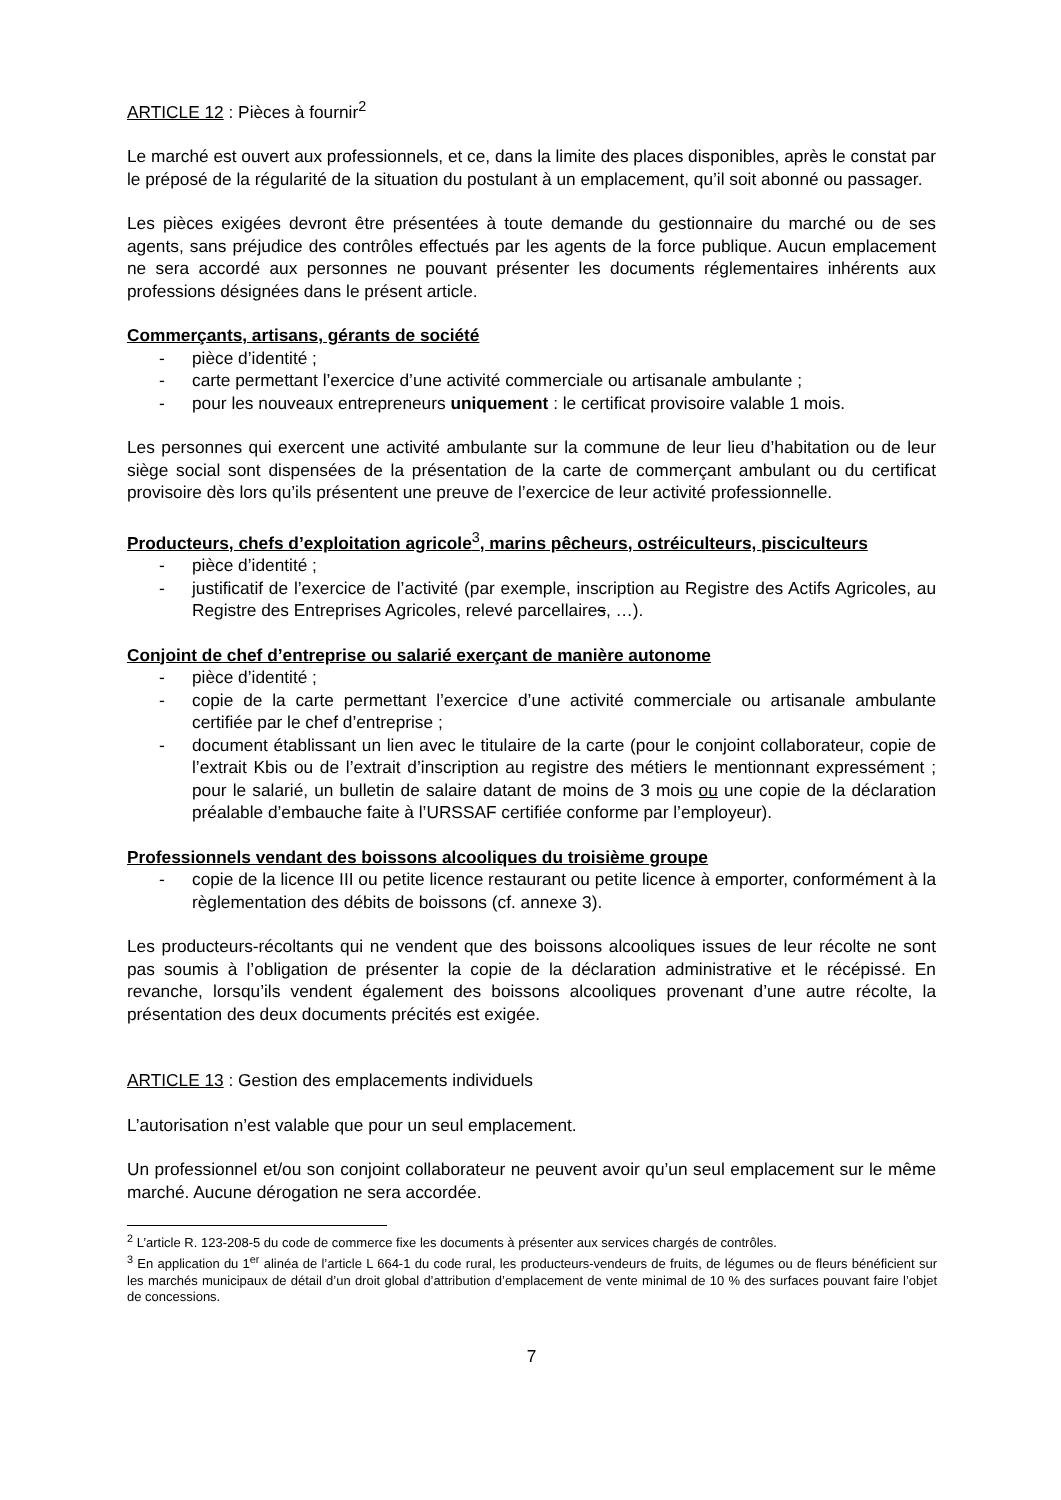ARTICLE 12 : Pièces à fournir<sup>2</sup>
Le marché est ouvert aux professionnels, et ce, dans la limite des places disponibles, après le constat par le préposé de la régularité de la situation du postulant à un emplacement, qu’il soit abonné ou passager.
Les pièces exigées devront être présentées à toute demande du gestionnaire du marché ou de ses agents, sans préjudice des contrôles effectués par les agents de la force publique. Aucun emplacement ne sera accordé aux personnes ne pouvant présenter les documents réglementaires inhérents aux professions désignées dans le présent article.
Commerçants, artisans, gérants de société
- pièce d’identité ;
- carte permettant l’exercice d’une activité commerciale ou artisanale ambulante ;
- pour les nouveaux entrepreneurs uniquement : le certificat provisoire valable 1 mois.
Les personnes qui exercent une activité ambulante sur la commune de leur lieu d’habitation ou de leur siège social sont dispensées de la présentation de la carte de commerçant ambulant ou du certificat provisoire dès lors qu’ils présentent une preuve de l’exercice de leur activité professionnelle.
Producteurs, chefs d’exploitation agricole<sup>3</sup>, marins pêcheurs, ostréiculteurs, pisciculteurs
- pièce d’identité ;
- justificatif de l’exercice de l’activité (par exemple, inscription au Registre des Actifs Agricoles, au Registre des Entreprises Agricoles, relevé parcellaires, …).
Conjoint de chef d’entreprise ou salarié exerçant de manière autonome
- pièce d’identité ;
- copie de la carte permettant l’exercice d’une activité commerciale ou artisanale ambulante certifiée par le chef d’entreprise ;
- document établissant un lien avec le titulaire de la carte (pour le conjoint collaborateur, copie de l’extrait Kbis ou de l’extrait d’inscription au registre des métiers le mentionnant expressément ; pour le salarié, un bulletin de salaire datant de moins de 3 mois ou une copie de la déclaration préalable d’embauche faite à l’URSSAF certifiée conforme par l’employeur).
Professionnels vendant des boissons alcooliques du troisième groupe
- copie de la licence III ou petite licence restaurant ou petite licence à emporter, conformément à la règlementation des débits de boissons (cf. annexe 3).
Les producteurs-récoltants qui ne vendent que des boissons alcooliques issues de leur récolte ne sont pas soumis à l’obligation de présenter la copie de la déclaration administrative et le récépissé. En revanche, lorsqu’ils vendent également des boissons alcooliques provenant d’une autre récolte, la présentation des deux documents précités est exigée.
ARTICLE 13 : Gestion des emplacements individuels
L’autorisation n’est valable que pour un seul emplacement.
Un professionnel et/ou son conjoint collaborateur ne peuvent avoir qu’un seul emplacement sur le même marché. Aucune dérogation ne sera accordée.
<sup>2</sup> L’article R. 123-208-5 du code de commerce fixe les documents à présenter aux services chargés de contrôles.
<sup>3</sup> En application du 1<sup>er</sup> alinéa de l’article L 664-1 du code rural, les producteurs-vendeurs de fruits, de légumes ou de fleurs bénéficient sur les marchés municipaux de détail d’un droit global d’attribution d’emplacement de vente minimal de 10 % des surfaces pouvant faire l’objet de concessions.
7